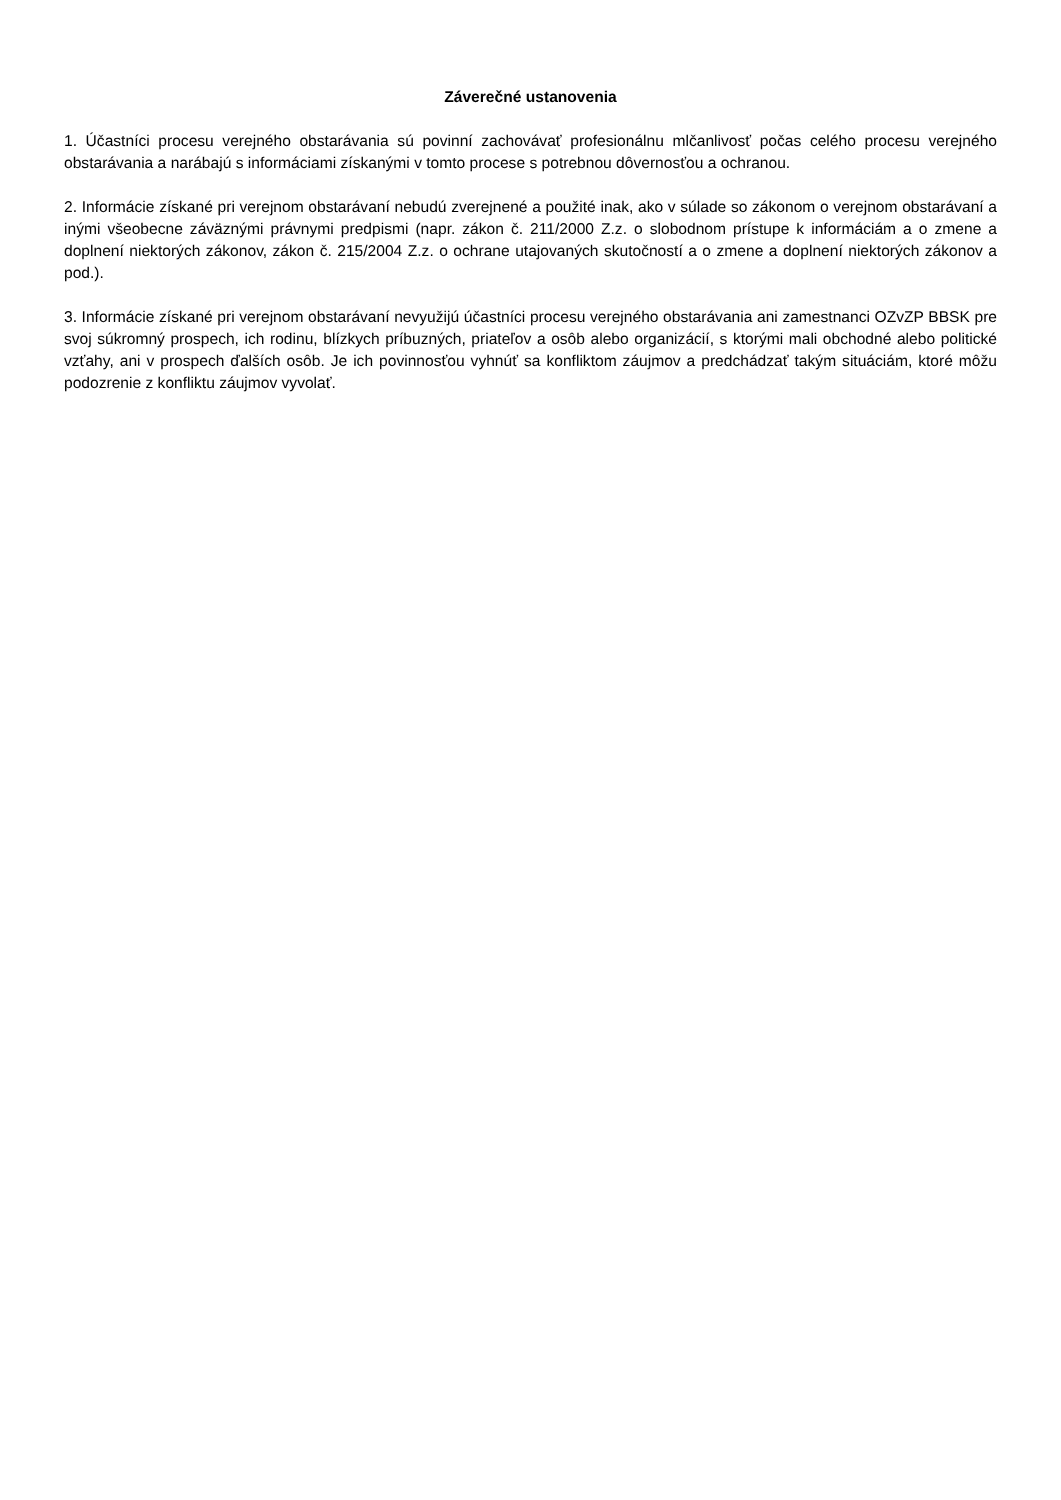Záverečné ustanovenia
1. Účastníci procesu verejného obstarávania sú povinní zachovávať profesionálnu mlčanlivosť počas celého procesu verejného obstarávania a narábajú s informáciami získanými v tomto procese s potrebnou dôvernosťou a ochranou.
2. Informácie získané pri verejnom obstarávaní nebudú zverejnené a použité inak, ako v súlade so zákonom o verejnom obstarávaní a inými všeobecne záväznými právnymi predpismi (napr. zákon č. 211/2000 Z.z. o slobodnom prístupe k informáciám a o zmene a doplnení niektorých zákonov, zákon č. 215/2004 Z.z. o ochrane utajovaných skutočností a o zmene a doplnení niektorých zákonov a pod.).
3. Informácie získané pri verejnom obstarávaní nevyužijú účastníci procesu verejného obstarávania ani zamestnanci OZvZP BBSK pre svoj súkromný prospech, ich rodinu, blízkych príbuzných, priateľov a osôb alebo organizácií, s ktorými mali obchodné alebo politické vzťahy, ani v prospech ďalších osôb. Je ich povinnosťou vyhnúť sa konfliktom záujmov a predchádzať takým situáciám, ktoré môžu podozrenie z konfliktu záujmov vyvolať.